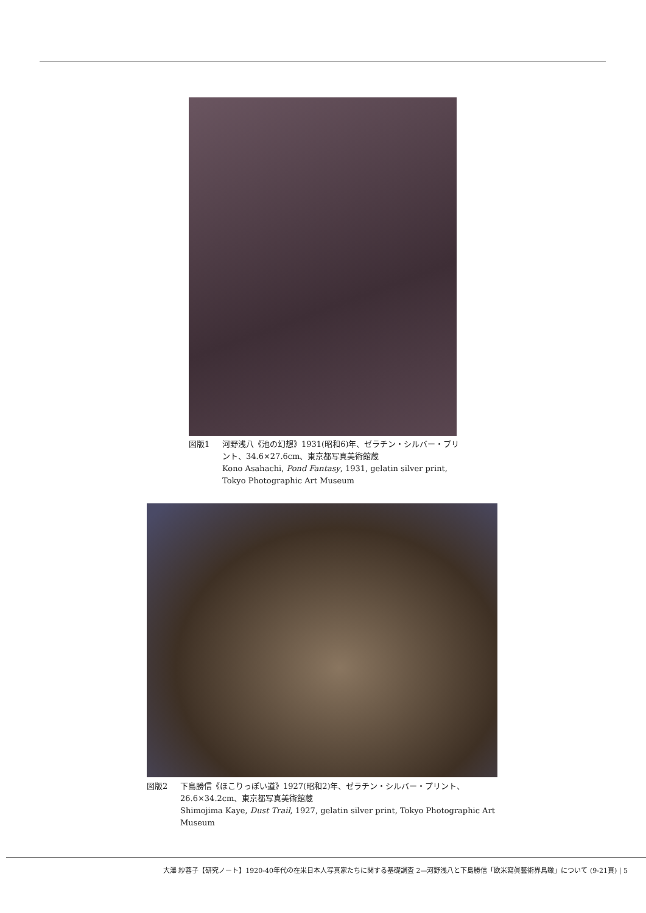図版1 河野浅八《池の幻想》1931(昭和6)年、ゼラチン・シルバー・プリント、34.6×27.6cm、東京都写真美術館蔵
Kono Asahachi, Pond Fantasy, 1931, gelatin silver print, Tokyo Photographic Art Museum
図版2 下島勝信《ほこりっぽい道》1927(昭和2)年、ゼラチン・シルバー・プリント、26.6×34.2cm、東京都写真美術館蔵
Shimojima Kaye, Dust Trail, 1927, gelatin silver print, Tokyo Photographic Art Museum
大澤 紗蓉子【研究ノート】1920-40年代の在米日本人写真家たちに関する基礎調査 2—河野浅八と下島勝信「欧米寫眞藝術界鳥瞰」について (9-21頁) | 5